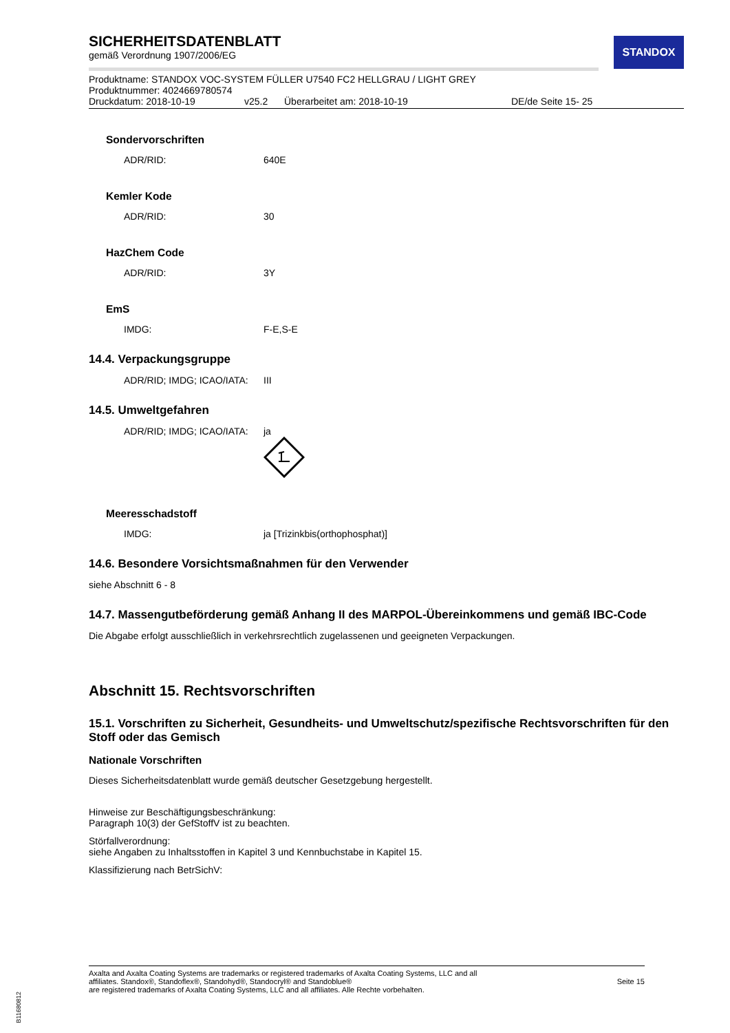STANDOX
SICHERHEITSDATENBLATT
gemäß Verordnung 1907/2006/EG
Produktname: STANDOX VOC-SYSTEM FÜLLER U7540 FC2 HELLGRAU / LIGHT GREY
Produktnummer: 4024669780574
Druckdatum: 2018-10-19 v25.2 Überarbeitet am: 2018-10-19 DE/de Seite 15- 25
Sondervorschriften
ADR/RID: 640E
Kemler Kode
ADR/RID: 30
HazChem Code
ADR/RID: 3Y
EmS
IMDG: F-E,S-E
14.4. Verpackungsgruppe
ADR/RID; IMDG; ICAO/IATA: III
14.5. Umweltgefahren
ADR/RID; IMDG; ICAO/IATA: ja
Meeresschadstoff
IMDG: ja [Trizinkbis(orthophosphat)]
14.6. Besondere Vorsichtsmaßnahmen für den Verwender
siehe Abschnitt 6 - 8
14.7. Massengutbeförderung gemäß Anhang II des MARPOL-Übereinkommens und gemäß IBC-Code
Die Abgabe erfolgt ausschließlich in verkehrsrechtlich zugelassenen und geeigneten Verpackungen.
Abschnitt 15. Rechtsvorschriften
15.1. Vorschriften zu Sicherheit, Gesundheits- und Umweltschutz/spezifische Rechtsvorschriften für den Stoff oder das Gemisch
Nationale Vorschriften
Dieses Sicherheitsdatenblatt wurde gemäß deutscher Gesetzgebung hergestellt.
Hinweise zur Beschäftigungsbeschränkung:
Paragraph 10(3) der GefStoffV ist zu beachten.
Störfallverordnung:
siehe Angaben zu Inhaltsstoffen in Kapitel 3 und Kennbuchstabe in Kapitel 15.
Klassifizierung nach BetrSichV:
Axalta and Axalta Coating Systems are trademarks or registered trademarks of Axalta Coating Systems, LLC and all
affiliates. Standox®, Standoflex®, Standohyd®, Standocryl® and Standoblue®
are registered trademarks of Axalta Coating Systems, LLC and all affiliates. Alle Rechte vorbehalten.
Seite 15
B11680812